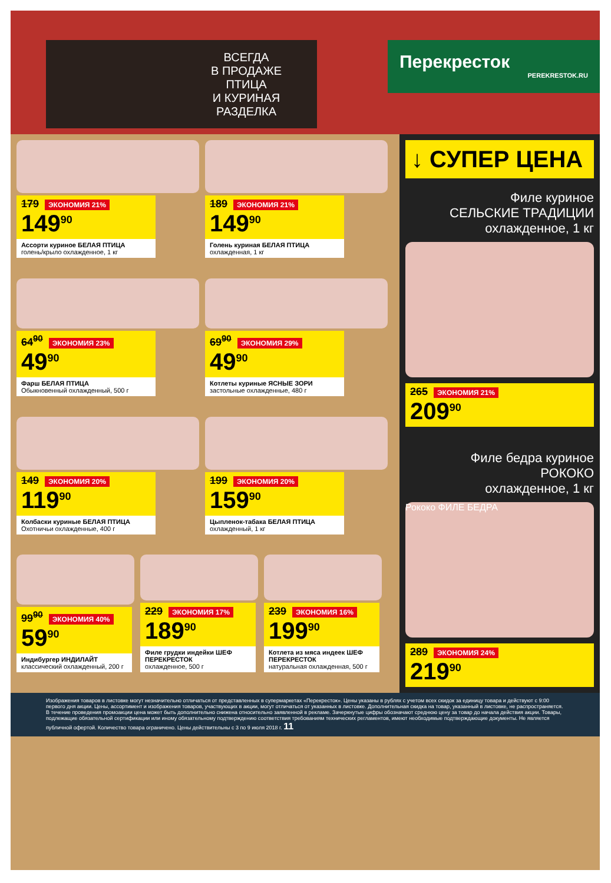ВСЕГДА
В ПРОДАЖЕ
ПТИЦА
И КУРИНАЯ
РАЗДЕЛКА
Перекресток
PEREKRESTOK.RU
179 ЭКОНОМИЯ 21%
149<sup>90</sup>
Ассорти куриное БЕЛАЯ ПТИЦА
голень/крыло охлажденное, 1 кг
189 ЭКОНОМИЯ 21%
149<sup>90</sup>
Голень куриная БЕЛАЯ ПТИЦА
охлажденная, 1 кг
64<sup>90</sup> ЭКОНОМИЯ 23%
49<sup>90</sup>
Фарш БЕЛАЯ ПТИЦА
Обыкновенный охлажденный, 500 г
69<sup>90</sup> ЭКОНОМИЯ 29%
49<sup>90</sup>
Котлеты куриные ЯСНЫЕ ЗОРИ
застольные охлажденные, 480 г
149 ЭКОНОМИЯ 20%
119<sup>90</sup>
Колбаски куриные БЕЛАЯ ПТИЦА
Охотничьи охлажденные, 400 г
199 ЭКОНОМИЯ 20%
159<sup>90</sup>
Цыпленок-табака БЕЛАЯ ПТИЦА
охлажденный, 1 кг
99<sup>90</sup> ЭКОНОМИЯ 40%
59<sup>90</sup>
Индибургер ИНДИЛАЙТ
классический охлажденный, 200 г
229 ЭКОНОМИЯ 17%
189<sup>90</sup>
Филе грудки индейки ШЕФ ПЕРЕКРЕСТОК
охлажденное, 500 г
239 ЭКОНОМИЯ 16%
199<sup>90</sup>
Котлета из мяса индеек ШЕФ ПЕРЕКРЕСТОК
натуральная охлажденная, 500 г
↓ СУПЕР ЦЕНА
Филе куриное
СЕЛЬСКИЕ ТРАДИЦИИ
охлажденное, 1 кг
265 ЭКОНОМИЯ 21%
209<sup>90</sup>
Филе бедра куриное
РОКОКО
охлажденное, 1 кг
Рококо ФИЛЕ БЕДРА
289 ЭКОНОМИЯ 24%
219<sup>90</sup>
Изображения товаров в листовке могут незначительно отличаться от представленных в супермаркетах «Перекресток». Цены указаны в рублях с учетом всех скидок за единицу товара и действуют с 9:00 первого дня акции. Цены, ассортимент и изображения товаров, участвующих в акции, могут отличаться от указанных в листовке. Дополнительная скидка на товар, указанный в листовке, не распространяется. В течение проведения промоакции цена может быть дополнительно снижена относительно заявленной в рекламе. Зачеркнутые цифры обозначают среднюю цену за товар до начала действия акции. Товары, подлежащие обязательной сертификации или иному обязательному подтверждению соответствия требованиям технических регламентов, имеют необходимые подтверждающие документы. Не является публичной офертой. Количество товара ограничено. Цены действительны с 3 по 9 июля 2018 г. 11